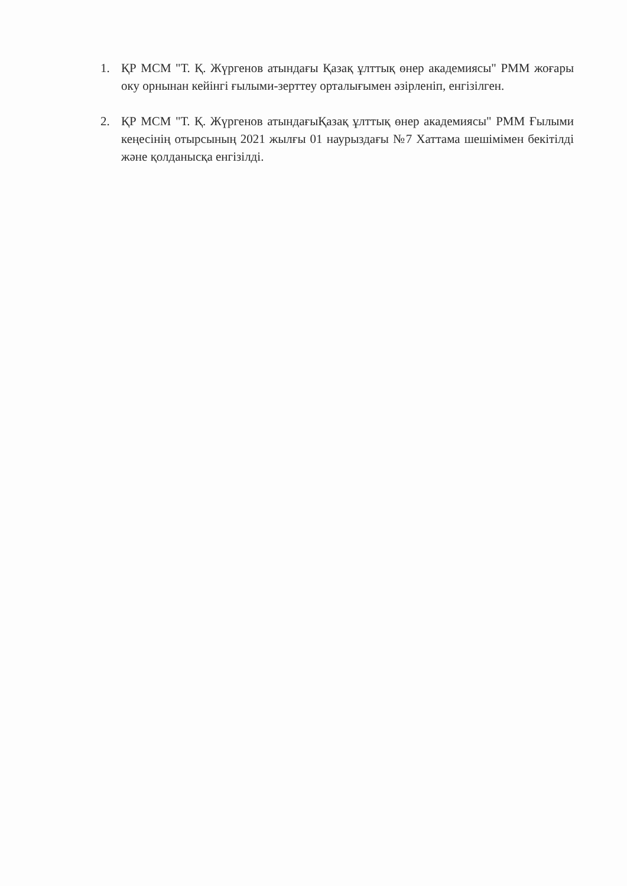1. ҚР МСМ "Т. Қ. Жүргенов атындағы Қазақ ұлттық өнер академиясы" РММ жоғары оку орнынан кейінгі ғылыми-зерттеу орталығымен әзірленіп, енгізілген.
2. ҚР МСМ "Т. Қ. Жүргенов атындағыҚазақ ұлттық өнер академиясы" РММ Ғылыми кеңесінің отырсының 2021 жылғы 01 наурыздағы №7 Хаттама шешімімен бекітілді және қолданысқа енгізілді.